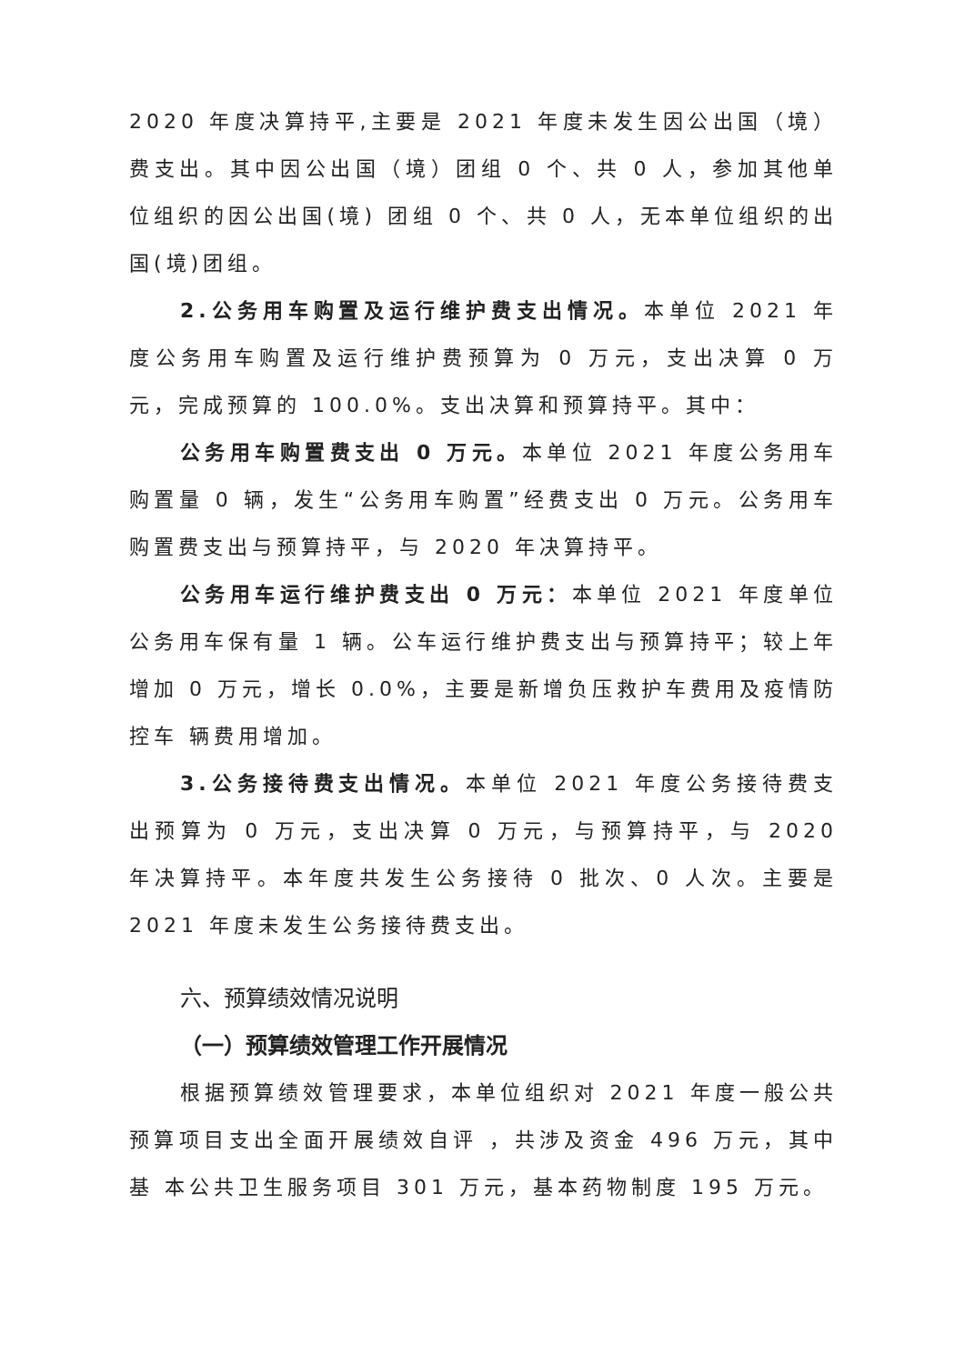2020 年度决算持平,主要是 2021 年度未发生因公出国（境）费支出。其中因公出国（境）团组 0 个、共 0 人，参加其他单位组织的因公出国(境) 团组 0 个、共 0 人，无本单位组织的出国(境)团组。
2.公务用车购置及运行维护费支出情况。本单位 2021 年度公务用车购置及运行维护费预算为 0 万元，支出决算 0 万元，完成预算的 100.0%。支出决算和预算持平。其中：
公务用车购置费支出 0 万元。本单位 2021 年度公务用车购置量 0 辆，发生“公务用车购置”经费支出 0 万元。公务用车购置费支出与预算持平，与 2020 年决算持平。
公务用车运行维护费支出 0 万元：本单位 2021 年度单位公务用车保有量 1 辆。公车运行维护费支出与预算持平；较上年增加 0 万元，增长 0.0%，主要是新增负压救护车费用及疫情防控车 辆费用增加。
3.公务接待费支出情况。本单位 2021 年度公务接待费支出预算为 0 万元，支出决算 0 万元，与预算持平，与 2020 年决算持平。本年度共发生公务接待 0 批次、0 人次。主要是 2021 年度未发生公务接待费支出。
六、预算绩效情况说明
（一）预算绩效管理工作开展情况
根据预算绩效管理要求，本单位组织对 2021 年度一般公共预算项目支出全面开展绩效自评 ，共涉及资金 496 万元，其中基 本公共卫生服务项目 301 万元，基本药物制度 195 万元。